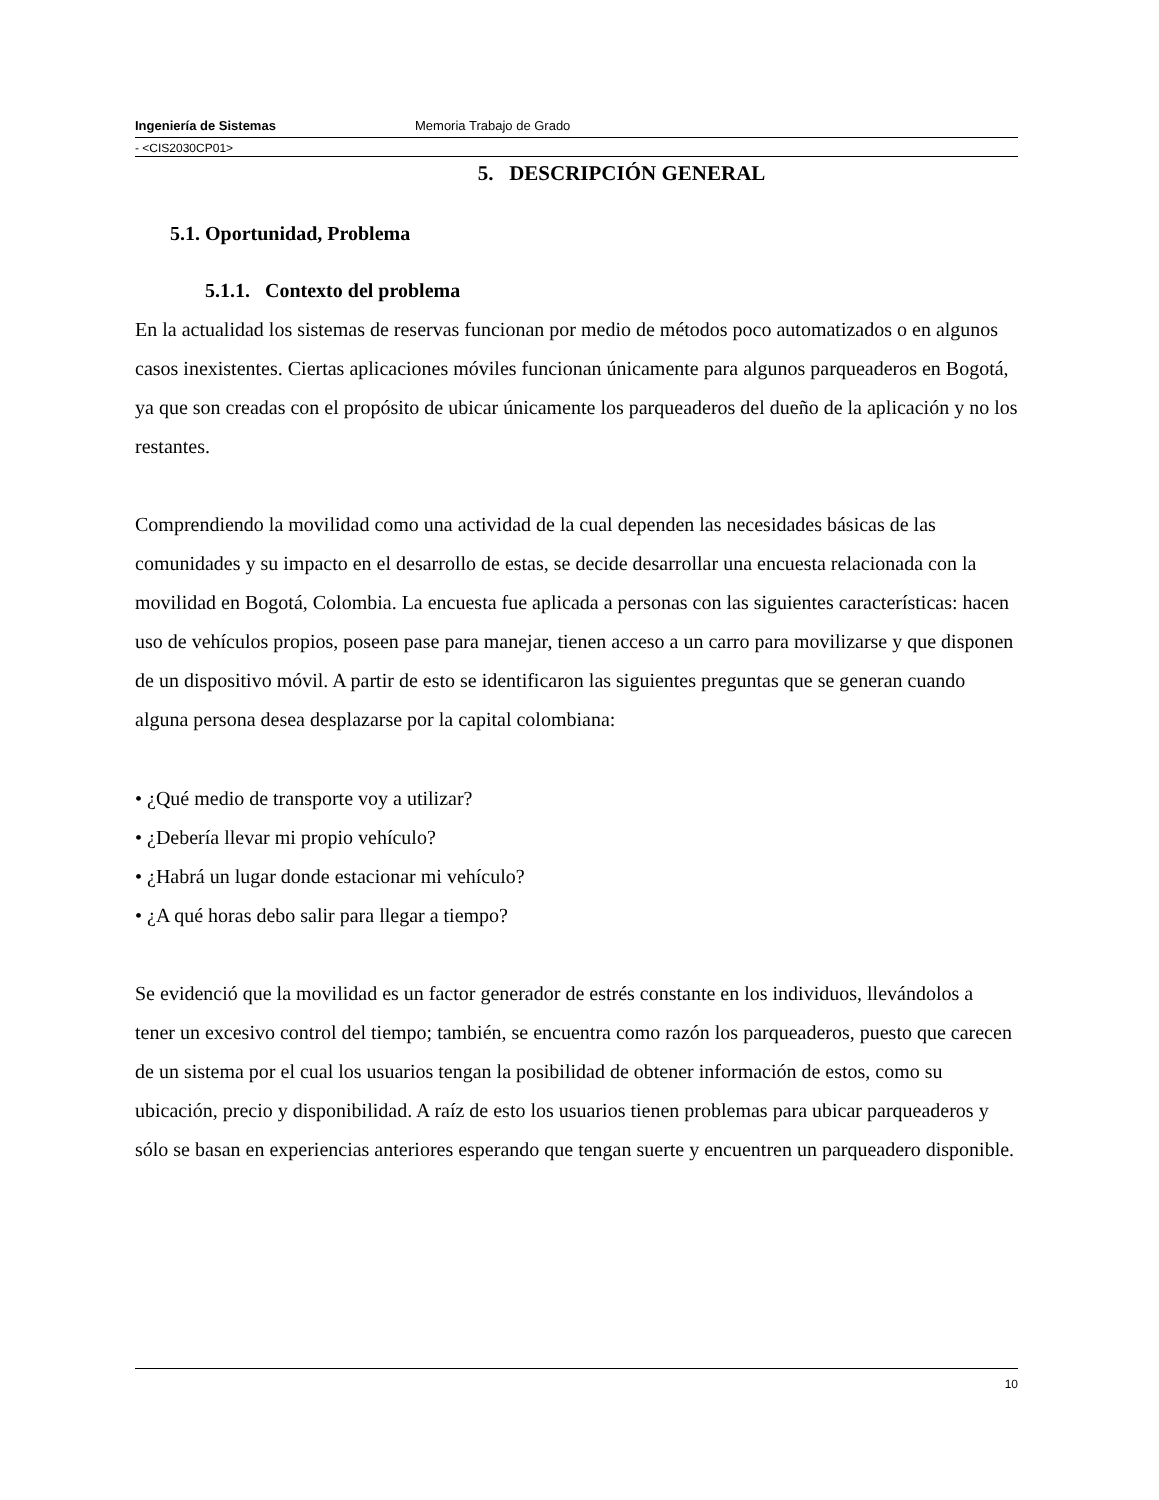Ingeniería de Sistemas Memoria Trabajo de Grado
- <CIS2030CP01>
5. DESCRIPCIÓN GENERAL
5.1. Oportunidad, Problema
5.1.1. Contexto del problema
En la actualidad los sistemas de reservas funcionan por medio de métodos poco automatizados o en algunos casos inexistentes. Ciertas aplicaciones móviles funcionan únicamente para algunos parqueaderos en Bogotá, ya que son creadas con el propósito de ubicar únicamente los parqueaderos del dueño de la aplicación y no los restantes.
Comprendiendo la movilidad como una actividad de la cual dependen las necesidades básicas de las comunidades y su impacto en el desarrollo de estas, se decide desarrollar una encuesta relacionada con la movilidad en Bogotá, Colombia. La encuesta fue aplicada a personas con las siguientes características: hacen uso de vehículos propios, poseen pase para manejar, tienen acceso a un carro para movilizarse y que disponen de un dispositivo móvil. A partir de esto se identificaron las siguientes preguntas que se generan cuando alguna persona desea desplazarse por la capital colombiana:
• ¿Qué medio de transporte voy a utilizar?
• ¿Debería llevar mi propio vehículo?
• ¿Habrá un lugar donde estacionar mi vehículo?
• ¿A qué horas debo salir para llegar a tiempo?
Se evidenció que la movilidad es un factor generador de estrés constante en los individuos, llevándolos a tener un excesivo control del tiempo; también, se encuentra como razón los parqueaderos, puesto que carecen de un sistema por el cual los usuarios tengan la posibilidad de obtener información de estos, como su ubicación, precio y disponibilidad. A raíz de esto los usuarios tienen problemas para ubicar parqueaderos y sólo se basan en experiencias anteriores esperando que tengan suerte y encuentren un parqueadero disponible.
10